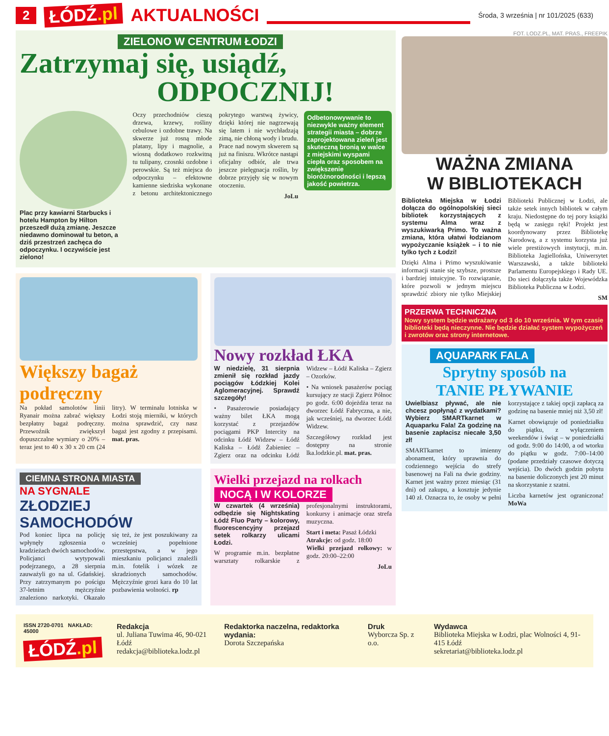2
ŁÓDŹ.pl
AKTUALNOŚCI
Środa, 3 września | nr 101/2025 (633)
ZIELONO W CENTRUM ŁODZI
Zatrzymaj się, usiądź,
ODPOCZNIJ!
Plac przy kawiarni Starbucks i hotelu Hampton by Hilton przeszedł dużą zmianę. Jeszcze niedawno dominował tu beton, a dziś przestrzeń zachęca do odpoczynku. I oczywiście jest zielono!
Oczy przechodniów cieszą drzewa, krzewy, rośliny cebulowe i ozdobne trawy. Na skwerze już rosną młode platany, lipy i magnolie, a wiosną dodatkowo rozkwitną tu tulipany, czosnki ozdobne i perowskie. Są też miejsca do odpoczynku – efektowne kamienne siedziska wykonane z betonu architektonicznego pokrytego warstwą żywicy, dzięki której nie nagrzewają się latem i nie wychładzają zimą, nie chłoną wody i brudu. Prace nad nowym skwerem są już na finiszu. Wkrótce nastąpi oficjalny odbiór, ale trwa jeszcze pielęgnacja roślin, by dobrze przyjęły się w nowym otoczeniu.
JoLu
Odbetonowywanie to niezwykle ważny element strategii miasta – dobrze zaprojektowana zieleń jest skuteczną bronią w walce z miejskimi wyspami ciepła oraz sposobem na zwiększenie bioróżnorodności i lepszą jakość powietrza.
Większy bagaż podręczny
Na pokład samolotów linii Ryanair można zabrać większy bezpłatny bagaż podręczny. Przewoźnik zwiększył dopuszczalne wymiary o 20% – teraz jest to 40 x 30 x 20 cm (24 litry). W terminalu lotniska w Łodzi stoją mierniki, w których można sprawdzić, czy nasz bagaż jest zgodny z przepisami. mat. pras.
Nowy rozkład ŁKA
W niedzielę, 31 sierpnia zmienił się rozkład jazdy pociągów Łódzkiej Kolei Aglomeracyjnej. Sprawdź szczegóły!
• Pasażerowie posiadający ważny bilet ŁKA mogą korzystać z przejazdów pociągami PKP Intercity na odcinku Łódź Widzew – Łódź Kaliska – Łódź Żabieniec – Zgierz oraz na odcinku Łódź Widzew – Łódź Kaliska – Zgierz – Ozorków.
• Na wniosek pasażerów pociąg kursujący ze stacji Zgierz Północ po godz. 6:00 dojeżdża teraz na dworzec Łódź Fabryczna, a nie, jak wcześniej, na dworzec Łódź Widzew.
Szczegółowy rozkład jest dostępny na stronie lka.lodzkie.pl. mat. pras.
CIEMNA STRONA MIASTA
NA SYGNALE
ZŁODZIEJ SAMOCHODÓW
Pod koniec lipca na policję wpłynęły zgłoszenia o kradzieżach dwóch samochodów. Policjanci wytypowali podejrzanego, a 28 sierpnia zauważyli go na ul. Gdańskiej. Przy zatrzymanym po pościgu 37-letnim mężczyźnie znaleziono narkotyki. Okazało się też, że jest poszukiwany za wcześniej popełnione przestępstwa, a w jego mieszkaniu policjanci znaleźli m.in. fotelik i wózek ze skradzionych samochodów. Mężczyźnie grozi kara do 10 lat pozbawienia wolności. rp
Wielki przejazd na rolkach
NOCĄ I W KOLORZE
W czwartek (4 września) odbędzie się Nightskating Łódź Fluo Party – kolorowy, fluorescencyjny przejazd setek rolkarzy ulicami Łodzi.
W programie m.in. bezpłatne warsztaty rolkarskie z profesjonalnymi instruktorami, konkursy i animacje oraz strefa muzyczna.
Start i meta: Pasaż Łódzki
Atrakcje: od godz. 18:00
Wielki przejazd rolkowy: w godz. 20:00–22:00
JoLu
FOT. LODZ.PL, MAT. PRAS., FREEPIK
WAŻNA ZMIANA
W BIBLIOTEKACH
Biblioteka Miejska w Łodzi dołącza do ogólnopolskiej sieci bibliotek korzystających z systemu Alma wraz z wyszukiwarką Primo. To ważna zmiana, która ułatwi łodzianom wypożyczanie książek – i to nie tylko tych z Łodzi!
Dzięki Alma i Primo wyszukiwanie informacji stanie się szybsze, prostsze i bardziej intuicyjne. To rozwiązanie, które pozwoli w jednym miejscu sprawdzić zbiory nie tylko Miejskiej Biblioteki Publicznej w Łodzi, ale także setek innych bibliotek w całym kraju. Niedostępne do tej pory książki będą w zasięgu ręki! Projekt jest koordynowany przez Bibliotekę Narodową, a z systemu korzysta już wiele prestiżowych instytucji, m.in. Biblioteka Jagiellońska, Uniwersytet Warszawski, a także biblioteki Parlamentu Europejskiego i Rady UE. Do sieci dołączyła także Wojewódzka Biblioteka Publiczna w Łodzi.
SM
PRZERWA TECHNICZNA
Nowy system będzie wdrażany od 3 do 10 września. W tym czasie biblioteki będą nieczynne. Nie będzie działać system wypożyczeń i zwrotów oraz strony internetowe.
AQUAPARK FALA
Sprytny sposób na
TANIE PŁYWANIE
Uwielbiasz pływać, ale nie chcesz popłynąć z wydatkami? Wybierz SMARTkarnet w Aquaparku Fala! Za godzinę na basenie zapłacisz niecałe 3,50 zł!
SMARTkarnet to imienny abonament, który uprawnia do codziennego wejścia do strefy basenowej na Fali na dwie godziny. Karnet jest ważny przez miesiąc (31 dni) od zakupu, a kosztuje jedynie 140 zł. Oznacza to, że osoby w pełni korzystające z takiej opcji zapłacą za godzinę na basenie mniej niż 3,50 zł!
Karnet obowiązuje od poniedziałku do piątku, z wyłączeniem weekendów i świąt – w poniedziałki od godz. 9:00 do 14:00, a od wtorku do piątku w godz. 7:00–14:00 (podane przedziały czasowe dotyczą wejścia). Do dwóch godzin pobytu na basenie doliczonych jest 20 minut na skorzystanie z szatni.
Liczba karnetów jest ograniczona! MoWa
ISSN 2720-0701 NAKŁAD: 45000
ŁÓDŹ.pl
Redakcja
ul. Juliana Tuwima 46, 90-021 Łódź
redakcja@biblioteka.lodz.pl
Redaktorka naczelna, redaktorka wydania:
Dorota Szczepańska
Druk
Wyborcza Sp. z o.o.
Wydawca
Biblioteka Miejska w Łodzi, plac Wolności 4, 91-415 Łódź
sekretariat@biblioteka.lodz.pl